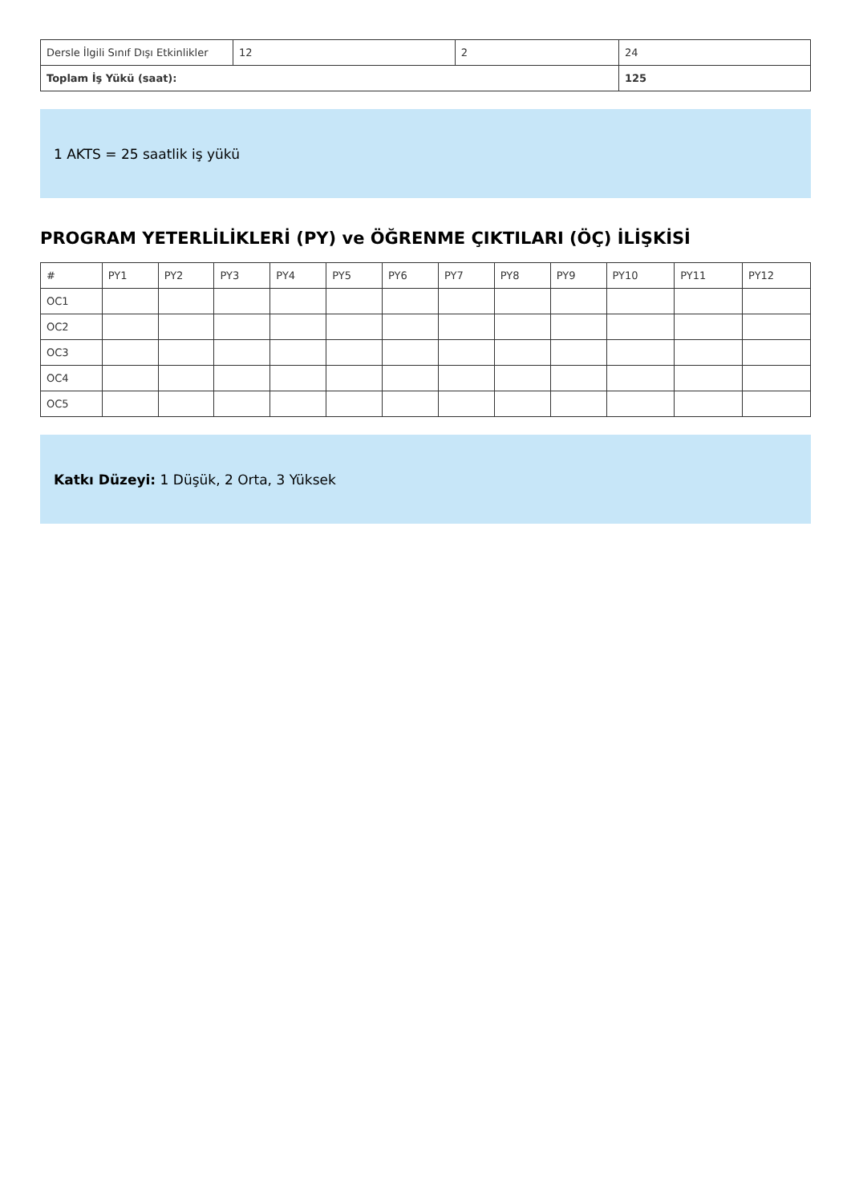| Dersle İlgili Sınıf Dışı Etkinlikler | 12 | 2 | 24 |
| Toplam İş Yükü (saat): | | | 125 |
1 AKTS = 25 saatlik iş yükü
PROGRAM YETERLİLİKLERİ (PY) ve ÖĞRENME ÇIKTILARI (ÖÇ) İLİŞKİSİ
| # | PY1 | PY2 | PY3 | PY4 | PY5 | PY6 | PY7 | PY8 | PY9 | PY10 | PY11 | PY12 |
| OC1 | | | | | | | | | | | | |
| OC2 | | | | | | | | | | | | |
| OC3 | | | | | | | | | | | | |
| OC4 | | | | | | | | | | | | |
| OC5 | | | | | | | | | | | | |
Katkı Düzeyi: 1 Düşük, 2 Orta, 3 Yüksek